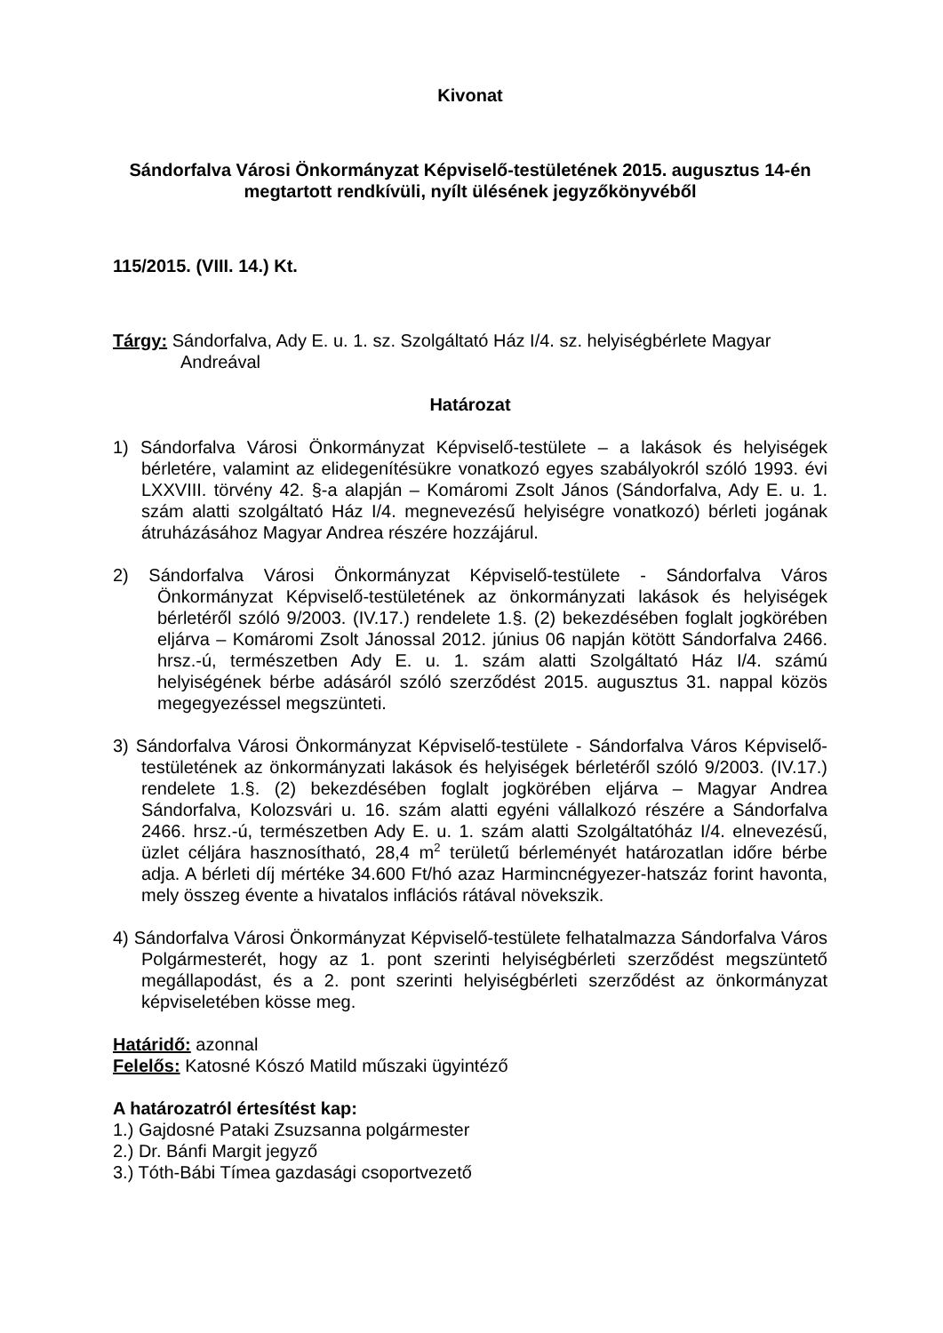Kivonat
Sándorfalva Városi Önkormányzat Képviselő-testületének 2015. augusztus 14-én megtartott rendkívüli, nyílt ülésének jegyzőkönyvéből
115/2015. (VIII. 14.) Kt.
Tárgy: Sándorfalva, Ady E. u. 1. sz. Szolgáltató Ház I/4. sz. helyiségbérlete Magyar Andreával
Határozat
1) Sándorfalva Városi Önkormányzat Képviselő-testülete – a lakások és helyiségek bérletére, valamint az elidegenítésükre vonatkozó egyes szabályokról szóló 1993. évi LXXVIII. törvény 42. §-a alapján – Komáromi Zsolt János (Sándorfalva, Ady E. u. 1. szám alatti szolgáltató Ház I/4. megnevezésű helyiségre vonatkozó) bérleti jogának átruházásához Magyar Andrea részére hozzájárul.
2) Sándorfalva Városi Önkormányzat Képviselő-testülete - Sándorfalva Város Önkormányzat Képviselő-testületének az önkormányzati lakások és helyiségek bérletéről szóló 9/2003. (IV.17.) rendelete 1.§. (2) bekezdésében foglalt jogkörében eljárva – Komáromi Zsolt Jánossal 2012. június 06 napján kötött Sándorfalva 2466. hrsz.-ú, természetben Ady E. u. 1. szám alatti Szolgáltató Ház I/4. számú helyiségének bérbe adásáról szóló szerződést 2015. augusztus 31. nappal közös megegyezéssel megszünteti.
3) Sándorfalva Városi Önkormányzat Képviselő-testülete - Sándorfalva Város Képviselő-testületének az önkormányzati lakások és helyiségek bérletéről szóló 9/2003. (IV.17.) rendelete 1.§. (2) bekezdésében foglalt jogkörében eljárva – Magyar Andrea Sándorfalva, Kolozsvári u. 16. szám alatti egyéni vállalkozó részére a Sándorfalva 2466. hrsz.-ú, természetben Ady E. u. 1. szám alatti Szolgáltatóház I/4. elnevezésű, üzlet céljára hasznosítható, 28,4 m<sup>2</sup> területű bérleményét határozatlan időre bérbe adja. A bérleti díj mértéke 34.600 Ft/hó azaz Harmincnégyezer-hatszáz forint havonta, mely összeg évente a hivatalos inflációs rátával növekszik.
4) Sándorfalva Városi Önkormányzat Képviselő-testülete felhatalmazza Sándorfalva Város Polgármesterét, hogy az 1. pont szerinti helyiségbérleti szerződést megszüntető megállapodást, és a 2. pont szerinti helyiségbérleti szerződést az önkormányzat képviseletében kösse meg.
Határidő: azonnal
Felelős: Katosné Kószó Matild műszaki ügyintéző
A határozatról értesítést kap:
1.) Gajdosné Pataki Zsuzsanna polgármester
2.) Dr. Bánfi Margit jegyző
3.) Tóth-Bábi Tímea gazdasági csoportvezető